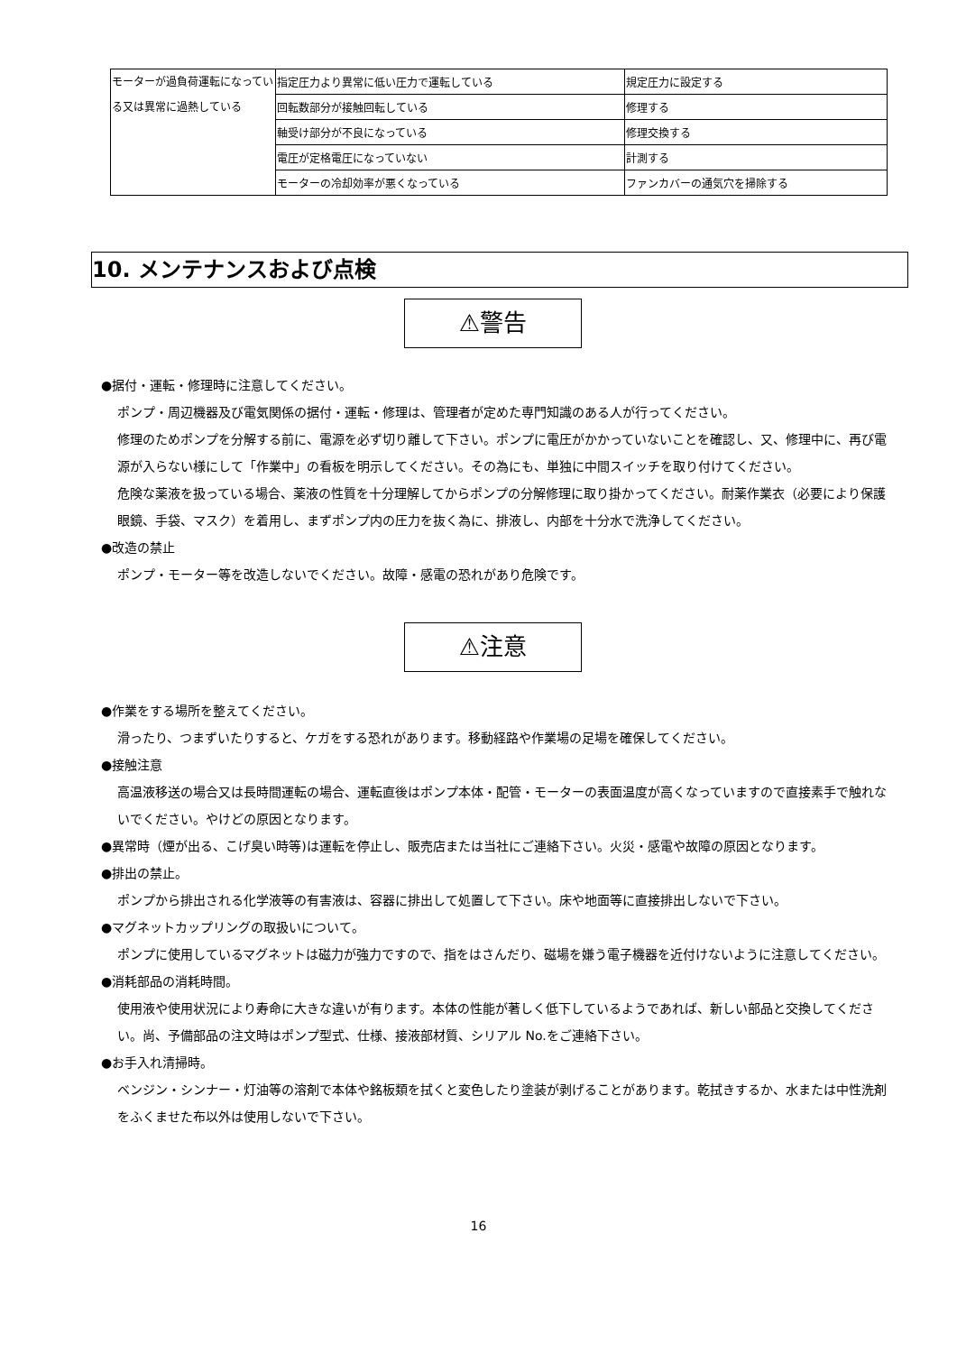| モーターが過負荷運転になっている又は異常に過熱している | 指定圧力より異常に低い圧力で運転している | 規定圧力に設定する |
| | 回転数部分が接触回転している | 修理する |
| | 軸受け部分が不良になっている | 修理交換する |
| | 電圧が定格電圧になっていない | 計測する |
| | モーターの冷却効率が悪くなっている | ファンカバーの通気穴を掃除する |
10. メンテナンスおよび点検
⚠警告
●据付・運転・修理時に注意してください。
ポンプ・周辺機器及び電気関係の据付・運転・修理は、管理者が定めた専門知識のある人が行ってください。
修理のためポンプを分解する前に、電源を必ず切り離して下さい。ポンプに電圧がかかっていないことを確認し、又、修理中に、再び電源が入らない様にして「作業中」の看板を明示してください。その為にも、単独に中間スイッチを取り付けてください。
危険な薬液を扱っている場合、薬液の性質を十分理解してからポンプの分解修理に取り掛かってください。耐薬作業衣（必要により保護眼鏡、手袋、マスク）を着用し、まずポンプ内の圧力を抜く為に、排液し、内部を十分水で洗浄してください。
●改造の禁止
ポンプ・モーター等を改造しないでください。故障・感電の恐れがあり危険です。
⚠注意
●作業をする場所を整えてください。
滑ったり、つまずいたりすると、ケガをする恐れがあります。移動経路や作業場の足場を確保してください。
●接触注意
高温液移送の場合又は長時間運転の場合、運転直後はポンプ本体・配管・モーターの表面温度が高くなっていますので直接素手で触れないでください。やけどの原因となります。
●異常時（煙が出る、こげ臭い時等)は運転を停止し、販売店または当社にご連絡下さい。火災・感電や故障の原因となります。
●排出の禁止。
ポンプから排出される化学液等の有害液は、容器に排出して処置して下さい。床や地面等に直接排出しないで下さい。
●マグネットカップリングの取扱いについて。
ポンプに使用しているマグネットは磁力が強力ですので、指をはさんだり、磁場を嫌う電子機器を近付けないように注意してください。
●消耗部品の消耗時間。
使用液や使用状況により寿命に大きな違いが有ります。本体の性能が著しく低下しているようであれば、新しい部品と交換してください。尚、予備部品の注文時はポンプ型式、仕様、接液部材質、シリアル No.をご連絡下さい。
●お手入れ清掃時。
ベンジン・シンナー・灯油等の溶剤で本体や銘板類を拭くと変色したり塗装が剥げることがあります。乾拭きするか、水または中性洗剤をふくませた布以外は使用しないで下さい。
16